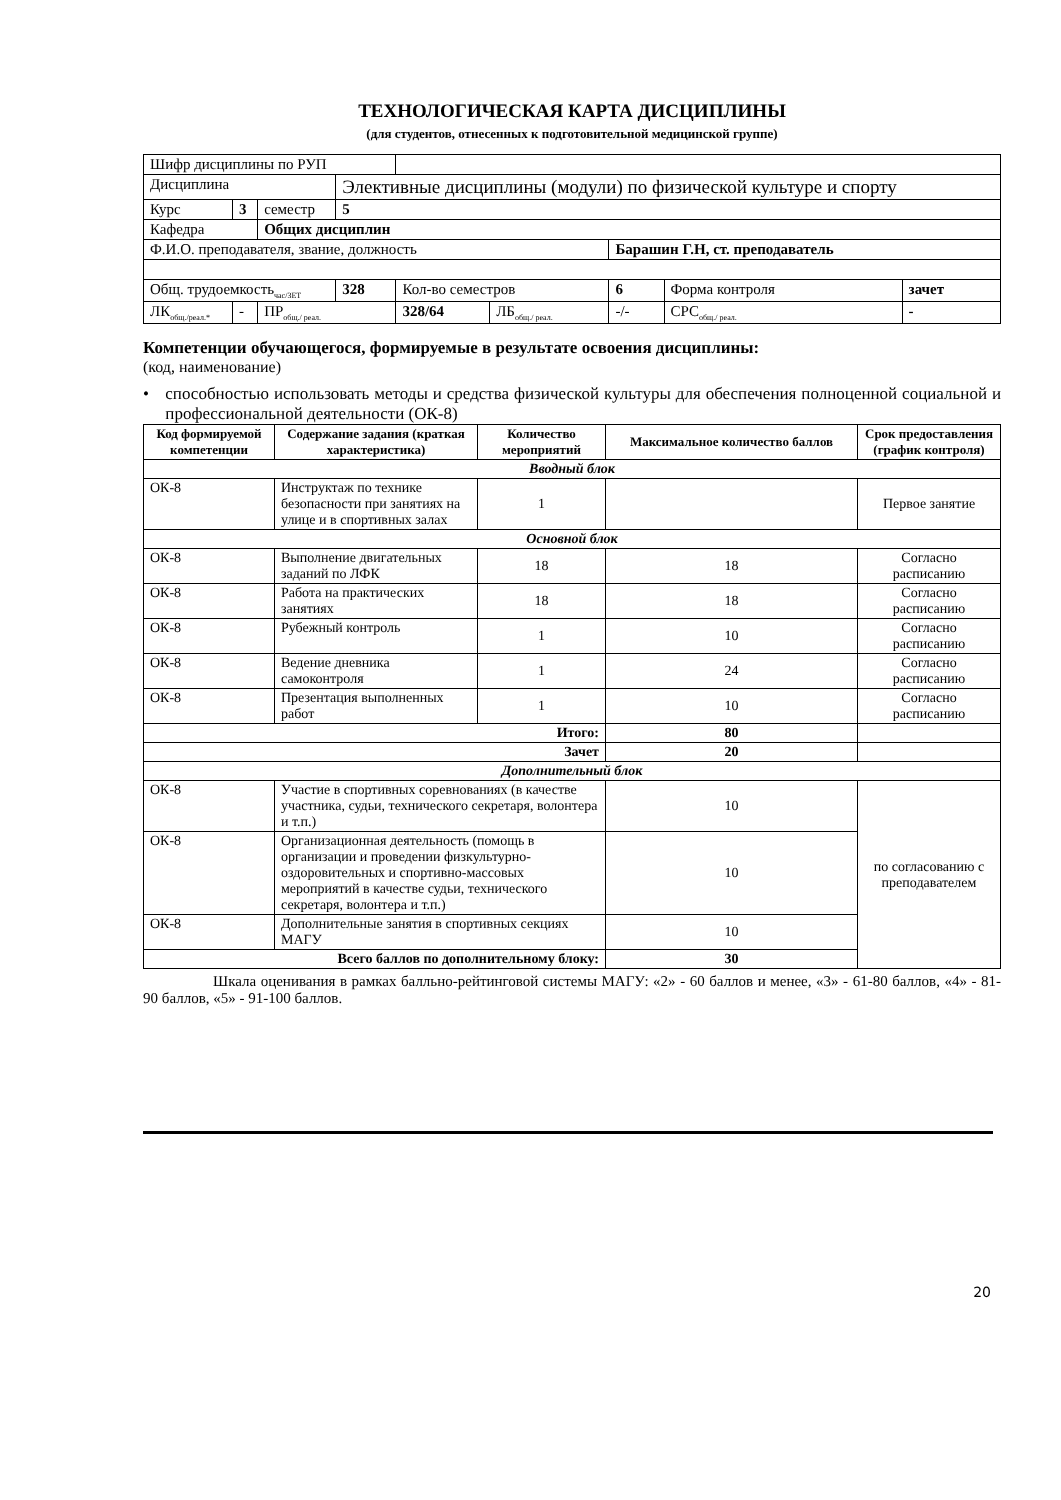ТЕХНОЛОГИЧЕСКАЯ КАРТА ДИСЦИПЛИНЫ
(для студентов, отнесенных к подготовительной медицинской группе)
| Шифр дисциплины по РУП | | | | | | | | |
| Дисциплина | | | Элективные дисциплины (модули) по физической культуре и спорту | | | | | |
| Курс | 3 | семестр | 5 | | | | | |
| Кафедра | | Общих дисциплин | | | | | | |
| Ф.И.О. преподавателя, звание, должность | | | | | | Барашин Г.Н, ст. преподаватель | | |
| Общ. трудоемкость<sub>час/ЗЕТ</sub> | | | 328 | Кол-во семестров | | 6 | Форма контроля | зачет |
| ЛК<sub>общ./реал.*</sub> | - | ПР<sub>общ./ реал.</sub> | | 328/64 | ЛБ<sub>общ./ реал.</sub> | -/- | СРС<sub>общ./ реал.</sub> | - |
Компетенции обучающегося, формируемые в результате освоения дисциплины:
(код, наименование)
• способностью использовать методы и средства физической культуры для обеспечения полноценной социальной и профессиональной деятельности (ОК-8)
| Код формируемой компетенции | Содержание задания (краткая характеристика) | Количество мероприятий | Максимальное количество баллов | Срок предоставления (график контроля) |
| --- | --- | --- | --- | --- |
| Вводный блок | | | | |
| ОК-8 | Инструктаж по технике безопасности при занятиях на улице и в спортивных залах | 1 | | Первое занятие |
| Основной блок | | | | |
| ОК-8 | Выполнение двигательных заданий по ЛФК | 18 | 18 | Согласно расписанию |
| ОК-8 | Работа на практических занятиях | 18 | 18 | Согласно расписанию |
| ОК-8 | Рубежный контроль | 1 | 10 | Согласно расписанию |
| ОК-8 | Ведение дневника самоконтроля | 1 | 24 | Согласно расписанию |
| ОК-8 | Презентация выполненных работ | 1 | 10 | Согласно расписанию |
| Итого: | | | 80 | |
| Зачет | | | 20 | |
| Дополнительный блок | | | | |
| ОК-8 | Участие в спортивных соревнованиях (в качестве участника, судьи, технического секретаря, волонтера и т.п.) | | 10 | по согласованию с преподавателем |
| ОК-8 | Организационная деятельность (помощь в организации и проведении физкультурно-оздоровительных и спортивно-массовых мероприятий в качестве судьи, технического секретаря, волонтера и т.п.) | | 10 | |
| ОК-8 | Дополнительные занятия в спортивных секциях МАГУ | | 10 | |
| Всего баллов по дополнительному блоку: | | | 30 | |
Шкала оценивания в рамках балльно-рейтинговой системы МАГУ: «2» - 60 баллов и менее, «3» - 61-80 баллов, «4» - 81-90 баллов, «5» - 91-100 баллов.
20